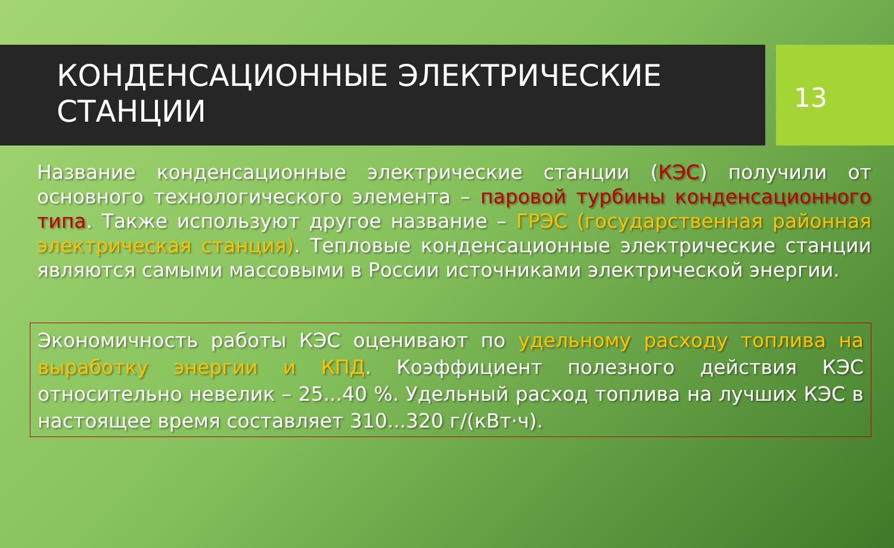КОНДЕНСАЦИОННЫЕ ЭЛЕКТРИЧЕСКИЕ СТАНЦИИ
13
Название конденсационные электрические станции (КЭС) получили от основного технологического элемента – паровой турбины конденсационного типа. Также используют другое название – ГРЭС (государственная районная электрическая станция). Тепловые конденсационные электрические станции являются самыми массовыми в России источниками электрической энергии.
Экономичность работы КЭС оценивают по удельному расходу топлива на выработку энергии и КПД. Коэффициент полезного действия КЭС относительно невелик – 25...40 %. Удельный расход топлива на лучших КЭС в настоящее время составляет 310...320 г/(кВт·ч).